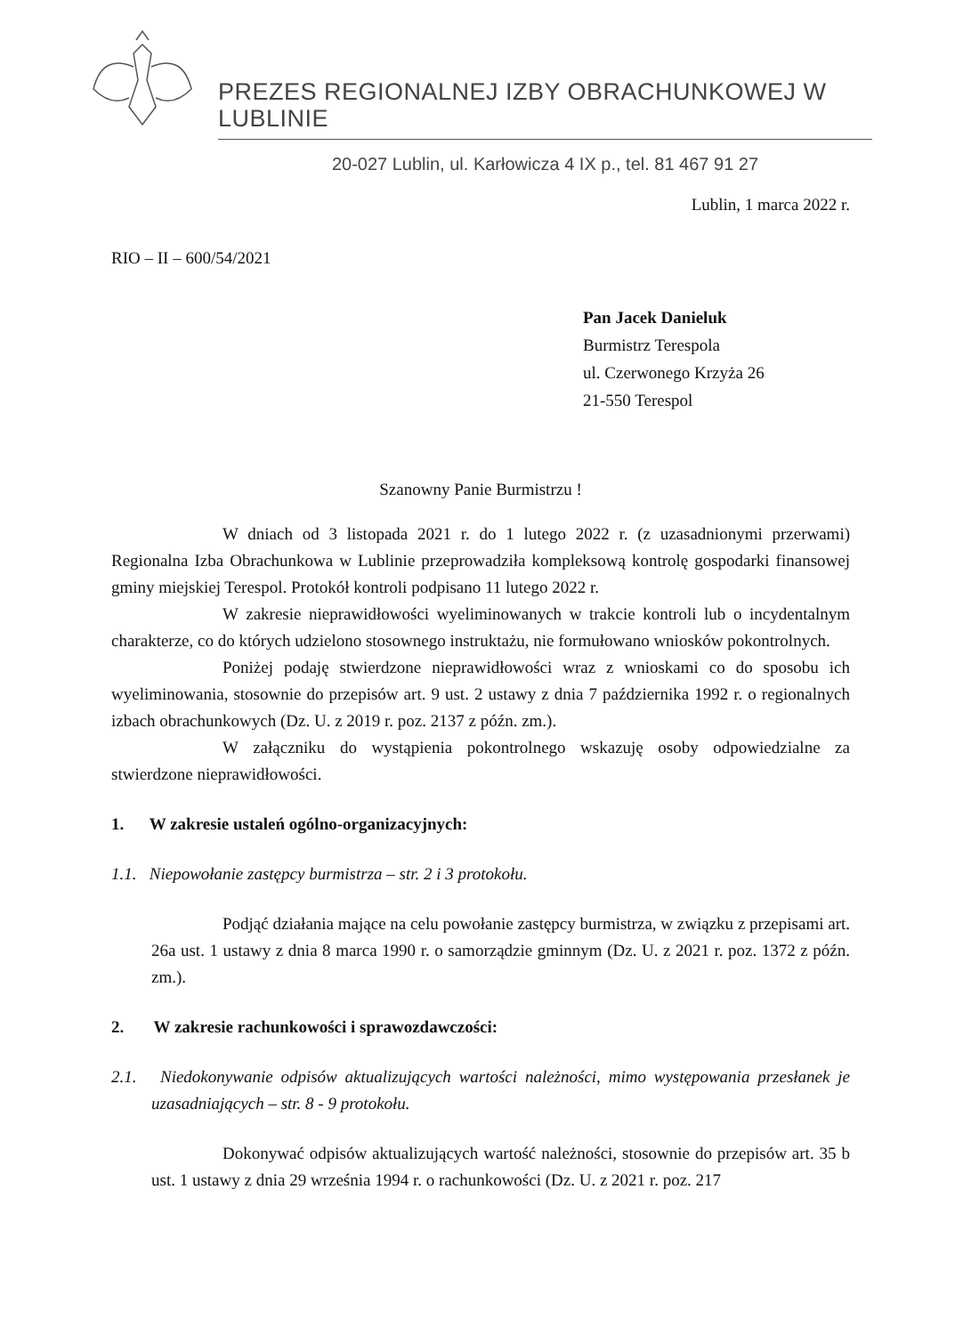PREZES REGIONALNEJ IZBY OBRACHUNKOWEJ W LUBLINIE
20-027 Lublin, ul. Karłowicza 4 IX p., tel. 81 467 91 27
Lublin, 1 marca 2022 r.
RIO – II – 600/54/2021
Pan Jacek Danieluk
Burmistrz Terespola
ul. Czerwonego Krzyża 26
21-550 Terespol
Szanowny Panie Burmistrzu !
W dniach od 3 listopada 2021 r. do 1 lutego 2022 r. (z uzasadnionymi przerwami) Regionalna Izba Obrachunkowa w Lublinie przeprowadziła kompleksową kontrolę gospodarki finansowej gminy miejskiej Terespol. Protokół kontroli podpisano 11 lutego 2022 r.
W zakresie nieprawidłowości wyeliminowanych w trakcie kontroli lub o incydentalnym charakterze, co do których udzielono stosownego instruktażu, nie formułowano wniosków pokontrolnych.
Poniżej podaję stwierdzone nieprawidłowości wraz z wnioskami co do sposobu ich wyeliminowania, stosownie do przepisów art. 9 ust. 2 ustawy z dnia 7 października 1992 r. o regionalnych izbach obrachunkowych (Dz. U. z 2019 r. poz. 2137 z późn. zm.).
W załączniku do wystąpienia pokontrolnego wskazuję osoby odpowiedzialne za stwierdzone nieprawidłowości.
1. W zakresie ustaleń ogólno-organizacyjnych:
1.1. Niepowołanie zastępcy burmistrza – str. 2 i 3 protokołu.
Podjąć działania mające na celu powołanie zastępcy burmistrza, w związku z przepisami art. 26a ust. 1 ustawy z dnia 8 marca 1990 r. o samorządzie gminnym (Dz. U. z 2021 r. poz. 1372 z późn. zm.).
2. W zakresie rachunkowości i sprawozdawczości:
2.1. Niedokonywanie odpisów aktualizujących wartości należności, mimo występowania przesłanek je uzasadniających – str. 8 - 9 protokołu.
Dokonywać odpisów aktualizujących wartość należności, stosownie do przepisów art. 35 b ust. 1 ustawy z dnia 29 września 1994 r. o rachunkowości (Dz. U. z 2021 r. poz. 217